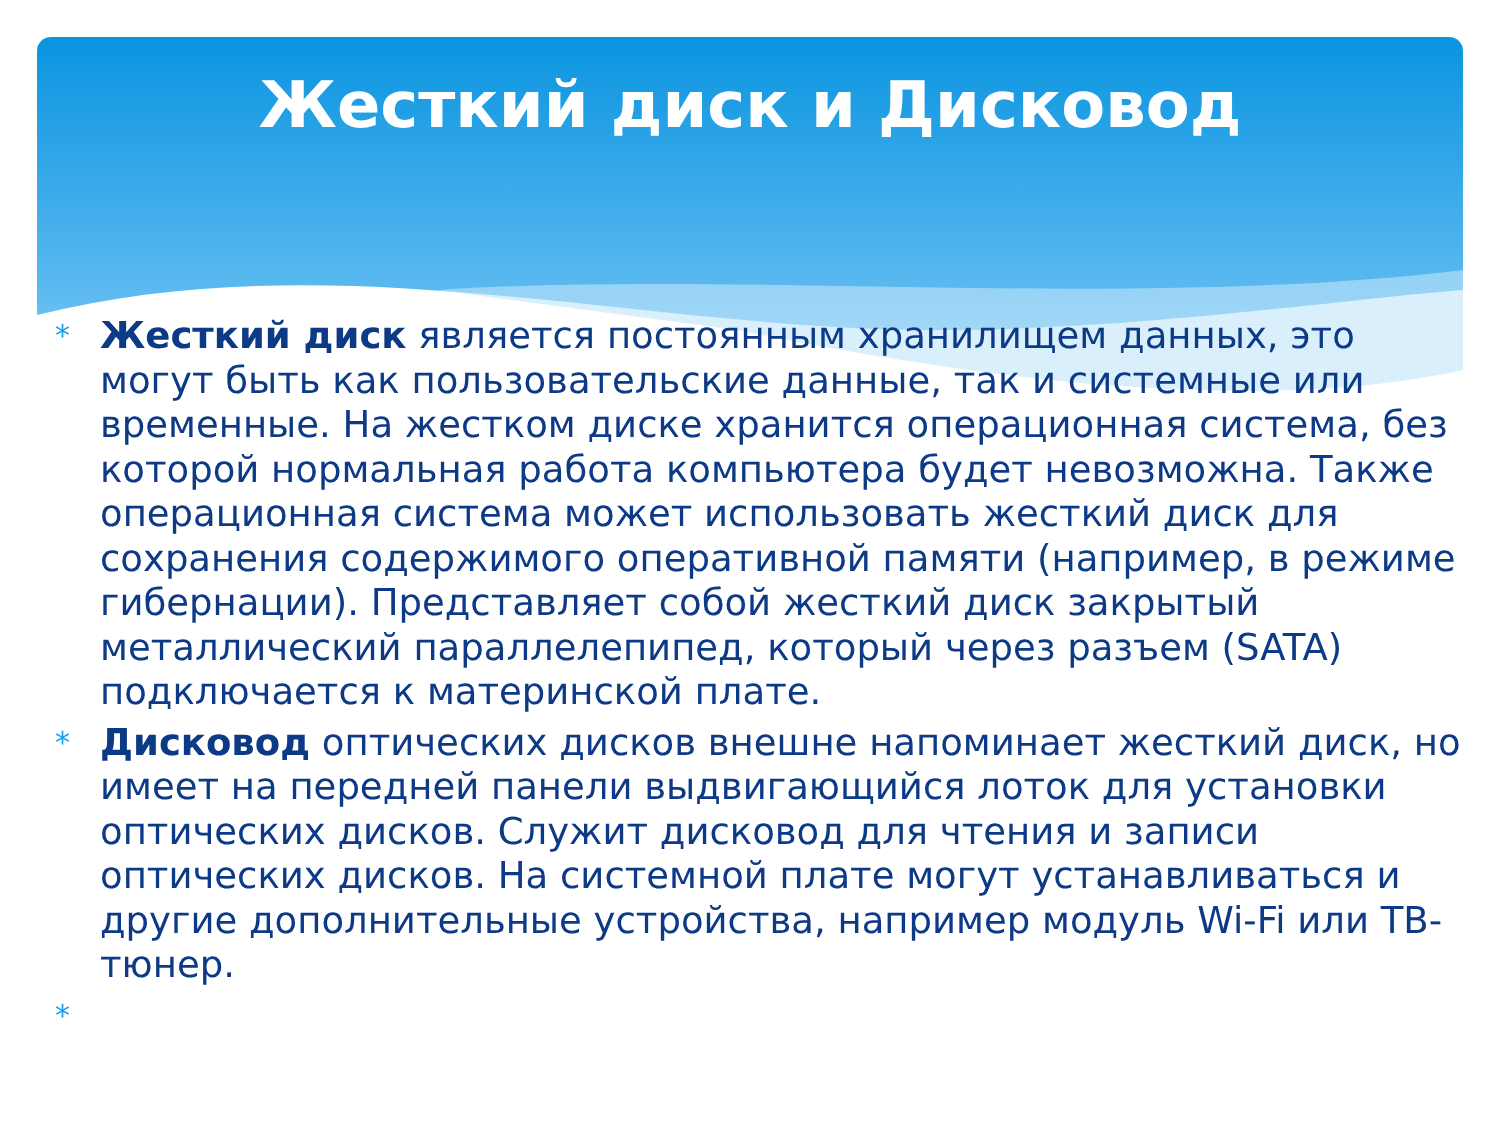Жесткий диск и Дисковод
* Жесткий диск является постоянным хранилищем данных, это могут быть как пользовательские данные, так и системные или временные. На жестком диске хранится операционная система, без которой нормальная работа компьютера будет невозможна. Также операционная система может использовать жесткий диск для сохранения содержимого оперативной памяти (например, в режиме гибернации). Представляет собой жесткий диск закрытый металлический параллелепипед, который через разъем (SATA) подключается к материнской плате.
* Дисковод оптических дисков внешне напоминает жесткий диск, но имеет на передней панели выдвигающийся лоток для установки оптических дисков. Служит дисковод для чтения и записи оптических дисков. На системной плате могут устанавливаться и другие дополнительные устройства, например модуль Wi-Fi или ТВ-тюнер.
*